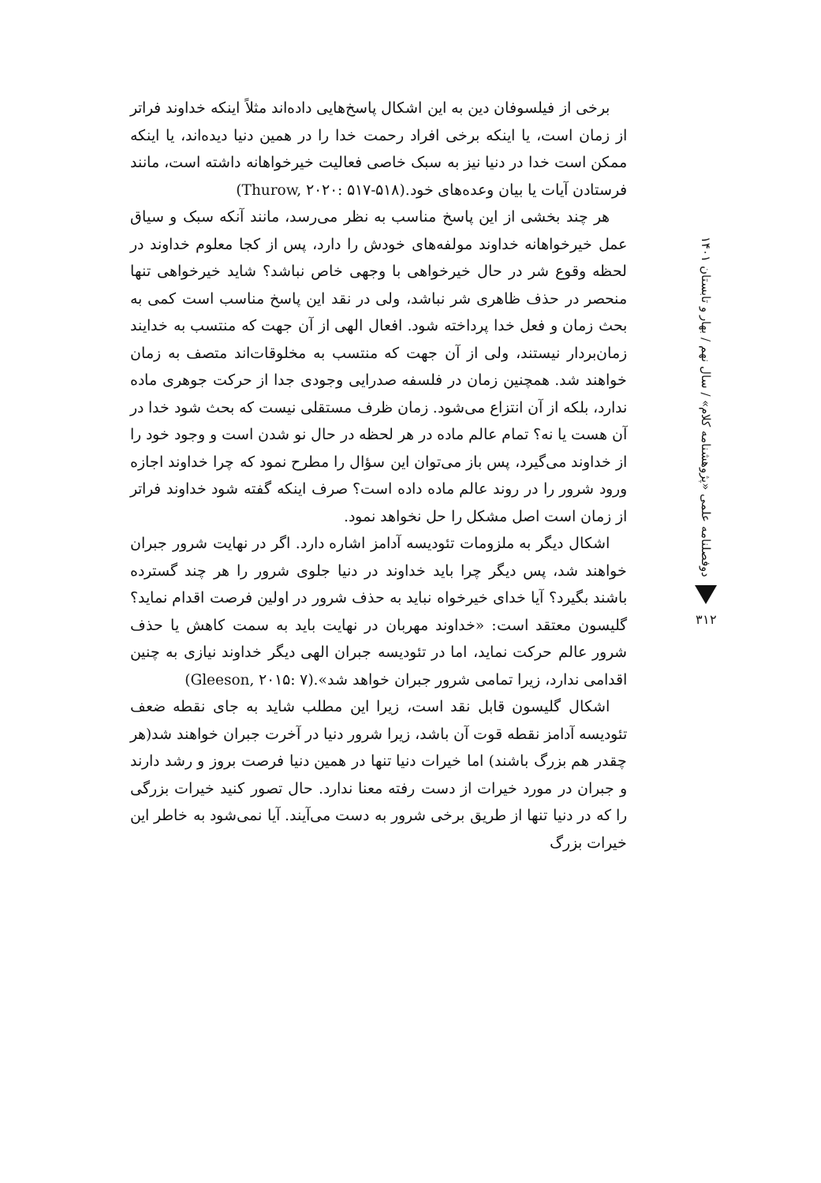برخی از فیلسوفان دین به این اشکال پاسخ‌هایی داده‌اند مثلاً اینکه خداوند فراتر از زمان است، یا اینکه برخی افراد رحمت خدا را در همین دنیا دیده‌اند، یا اینکه ممکن است خدا در دنیا نیز به سبک خاصی فعالیت خیرخواهانه داشته است، مانند فرستادن آیات یا بیان وعده‌های خود.(Thurow, ۲۰۲۰: ۵۱۷-۵۱۸)
هر چند بخشی از این پاسخ مناسب به نظر می‌رسد، مانند آنکه سبک و سیاق عمل خیرخواهانه خداوند مولفه‌های خودش را دارد، پس از کجا معلوم خداوند در لحظه وقوع شر در حال خیرخواهی با وجهی خاص نباشد؟ شاید خیرخواهی تنها منحصر در حذف ظاهری شر نباشد، ولی در نقد این پاسخ مناسب است کمی به بحث زمان و فعل خدا پرداخته شود. افعال الهی از آن جهت که منتسب به خدایند زمان‌بردار نیستند، ولی از آن جهت که منتسب به مخلوقات‌اند متصف به زمان خواهند شد. همچنین زمان در فلسفه صدرایی وجودی جدا از حرکت جوهری ماده ندارد، بلکه از آن انتزاع می‌شود. زمان ظرف مستقلی نیست که بحث شود خدا در آن هست یا نه؟ تمام عالم ماده در هر لحظه در حال نو شدن است و وجود خود را از خداوند می‌گیرد، پس باز می‌توان این سؤال را مطرح نمود که چرا خداوند اجازه ورود شرور را در روند عالم ماده داده است؟ صرف اینکه گفته شود خداوند فراتر از زمان است اصل مشکل را حل نخواهد نمود.
اشکال دیگر به ملزومات تئودیسه آدامز اشاره دارد. اگر در نهایت شرور جبران خواهند شد، پس دیگر چرا باید خداوند در دنیا جلوی شرور را هر چند گسترده باشند بگیرد؟ آیا خدای خیرخواه نباید به حذف شرور در اولین فرصت اقدام نماید؟ گلیسون معتقد است: «خداوند مهربان در نهایت باید به سمت کاهش یا حذف شرور عالم حرکت نماید، اما در تئودیسه جبران الهی دیگر خداوند نیازی به چنین اقدامی ندارد، زیرا تمامی شرور جبران خواهد شد».(Gleeson, ۲۰۱۵: ۷)
اشکال گلیسون قابل نقد است، زیرا این مطلب شاید به جای نقطه ضعف تئودیسه آدامز نقطه قوت آن باشد، زیرا شرور دنیا در آخرت جبران خواهند شد(هر چقدر هم بزرگ باشند) اما خیرات دنیا تنها در همین دنیا فرصت بروز و رشد دارند و جبران در مورد خیرات از دست رفته معنا ندارد. حال تصور کنید خیرات بزرگی را که در دنیا تنها از طریق برخی شرور به دست می‌آیند. آیا نمی‌شود به خاطر این خیرات بزرگ
دوفصلنامه علمی «پژوهشنامه کلام» / سال نهم / بهار و تابستان ۱۴۰۱
۳۱۲